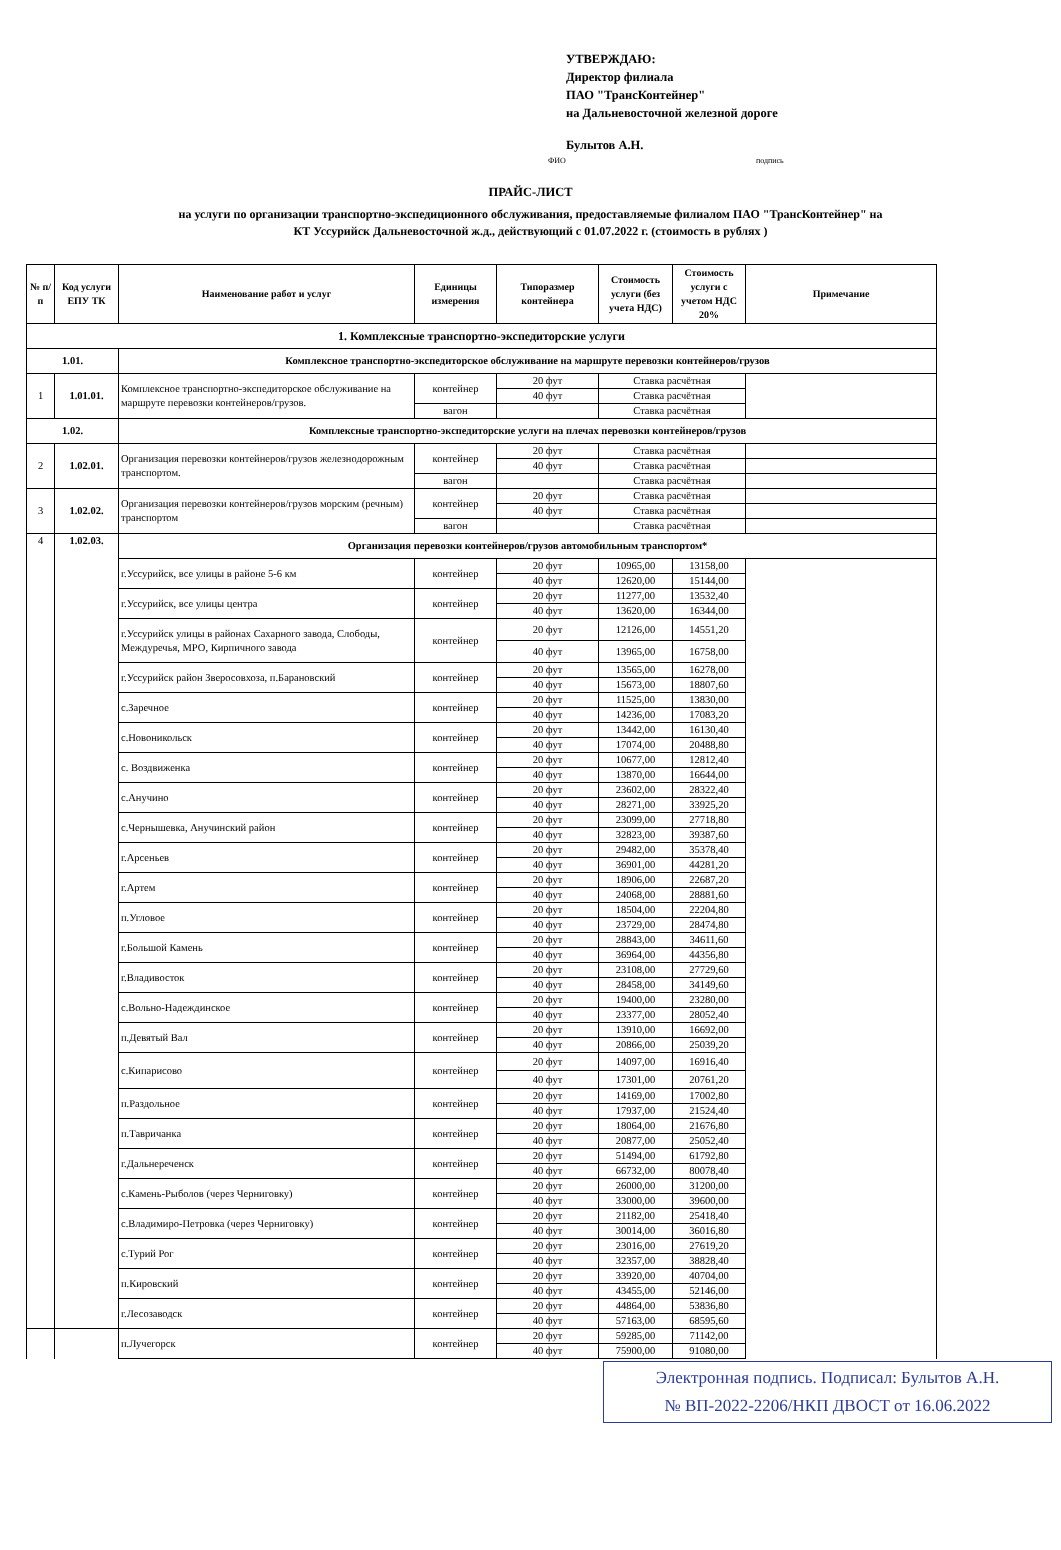УТВЕРЖДАЮ:
Директор филиала
ПАО "ТрансКонтейнер"
на Дальневосточной железной дороге
Булытов А.Н.
ФИО подпись
ПРАЙС-ЛИСТ
на услуги по организации транспортно-экспедиционного обслуживания, предоставляемые филиалом ПАО "ТрансКонтейнер" на
КТ Уссурийск Дальневосточной ж.д., действующий с 01.07.2022 г. (стоимость в рублях )
| № п/п | Код услуги ЕПУ ТК | Наименование работ и услуг | Единицы измерения | Типоразмер контейнера | Стоимость услуги (без учета НДС) | Стоимость услуги с учетом НДС 20% | Примечание |
| --- | --- | --- | --- | --- | --- | --- | --- |
| 1. Комплексные транспортно-экспедиторские услуги | | | | | | | |
| 1.01. | | Комплексное транспортно-экспедиторское обслуживание на маршруте перевозки контейнеров/грузов | | | | | |
| 1 | 1.01.01. | Комплексное транспортно-экспедиторское обслуживание на маршруте перевозки контейнеров/грузов. | контейнер | 20 фут | Ставка расчётная | | |
| | | | | 40 фут | Ставка расчётная | | |
| | | | вагон | | Ставка расчётная | | |
| 1.02. | | Комплексные транспортно-экспедиторские услуги на плечах перевозки контейнеров/грузов | | | | | |
| 2 | 1.02.01. | Организация перевозки контейнеров/грузов железнодорожным транспортом. | контейнер | 20 фут | Ставка расчётная | | |
| | | | | 40 фут | Ставка расчётная | | |
| | | | вагон | | Ставка расчётная | | |
| 3 | 1.02.02. | Организация перевозки контейнеров/грузов морским (речным) транспортом | контейнер | 20 фут | Ставка расчётная | | |
| | | | | 40 фут | Ставка расчётная | | |
| | | | вагон | | Ставка расчётная | | |
| 4 | 1.02.03. | Организация перевозки контейнеров/грузов автомобильным транспортом* | | | | | |
| | | г.Уссурийск, все улицы в районе 5-6 км | контейнер | 20 фут | 10965,00 | 13158,00 | |
| | | | | 40 фут | 12620,00 | 15144,00 | |
| | | г.Уссурийск, все улицы центра | контейнер | 20 фут | 11277,00 | 13532,40 | |
| | | | | 40 фут | 13620,00 | 16344,00 | |
| | | г.Уссурийск улицы в районах Сахарного завода, Слободы, Междуречья, МРО, Кирпичного завода | контейнер | 20 фут | 12126,00 | 14551,20 | |
| | | | | 40 фут | 13965,00 | 16758,00 | |
| | | г.Уссурийск район Зверосовхоза, п.Барановский | контейнер | 20 фут | 13565,00 | 16278,00 | |
| | | | | 40 фут | 15673,00 | 18807,60 | |
| | | с.Заречное | контейнер | 20 фут | 11525,00 | 13830,00 | |
| | | | | 40 фут | 14236,00 | 17083,20 | |
| | | с.Новоникольск | контейнер | 20 фут | 13442,00 | 16130,40 | |
| | | | | 40 фут | 17074,00 | 20488,80 | |
| | | с. Воздвиженка | контейнер | 20 фут | 10677,00 | 12812,40 | |
| | | | | 40 фут | 13870,00 | 16644,00 | |
| | | с.Анучино | контейнер | 20 фут | 23602,00 | 28322,40 | |
| | | | | 40 фут | 28271,00 | 33925,20 | |
| | | с.Чернышевка, Анучинский район | контейнер | 20 фут | 23099,00 | 27718,80 | |
| | | | | 40 фут | 32823,00 | 39387,60 | |
| | | г.Арсеньев | контейнер | 20 фут | 29482,00 | 35378,40 | |
| | | | | 40 фут | 36901,00 | 44281,20 | |
| | | г.Артем | контейнер | 20 фут | 18906,00 | 22687,20 | |
| | | | | 40 фут | 24068,00 | 28881,60 | |
| | | п.Угловое | контейнер | 20 фут | 18504,00 | 22204,80 | |
| | | | | 40 фут | 23729,00 | 28474,80 | |
| | | г.Большой Камень | контейнер | 20 фут | 28843,00 | 34611,60 | |
| | | | | 40 фут | 36964,00 | 44356,80 | |
| | | г.Владивосток | контейнер | 20 фут | 23108,00 | 27729,60 | |
| | | | | 40 фут | 28458,00 | 34149,60 | |
| | | с.Вольно-Надеждинское | контейнер | 20 фут | 19400,00 | 23280,00 | |
| | | | | 40 фут | 23377,00 | 28052,40 | |
| | | п.Девятый Вал | контейнер | 20 фут | 13910,00 | 16692,00 | |
| | | | | 40 фут | 20866,00 | 25039,20 | |
| | | с.Кипарисово | контейнер | 20 фут | 14097,00 | 16916,40 | |
| | | | | 40 фут | 17301,00 | 20761,20 | |
| | | п.Раздольное | контейнер | 20 фут | 14169,00 | 17002,80 | |
| | | | | 40 фут | 17937,00 | 21524,40 | |
| | | п.Тавричанка | контейнер | 20 фут | 18064,00 | 21676,80 | |
| | | | | 40 фут | 20877,00 | 25052,40 | |
| | | г.Дальнереченск | контейнер | 20 фут | 51494,00 | 61792,80 | |
| | | | | 40 фут | 66732,00 | 80078,40 | |
| | | с.Камень-Рыболов (через Черниговку) | контейнер | 20 фут | 26000,00 | 31200,00 | |
| | | | | 40 фут | 33000,00 | 39600,00 | |
| | | с.Владимиро-Петровка (через Черниговку) | контейнер | 20 фут | 21182,00 | 25418,40 | |
| | | | | 40 фут | 30014,00 | 36016,80 | |
| | | с.Турий Рог | контейнер | 20 фут | 23016,00 | 27619,20 | |
| | | | | 40 фут | 32357,00 | 38828,40 | |
| | | п.Кировский | контейнер | 20 фут | 33920,00 | 40704,00 | |
| | | | | 40 фут | 43455,00 | 52146,00 | |
| | | г.Лесозаводск | контейнер | 20 фут | 44864,00 | 53836,80 | |
| | | | | 40 фут | 57163,00 | 68595,60 | |
| | | п.Лучегорск | контейнер | 20 фут | 59285,00 | 71142,00 | |
| | | | | 40 фут | 75900,00 | 91080,00 | |
Электронная подпись. Подписал: Булытов А.Н.
№ ВП-2022-2206/НКП ДВОСТ от 16.06.2022